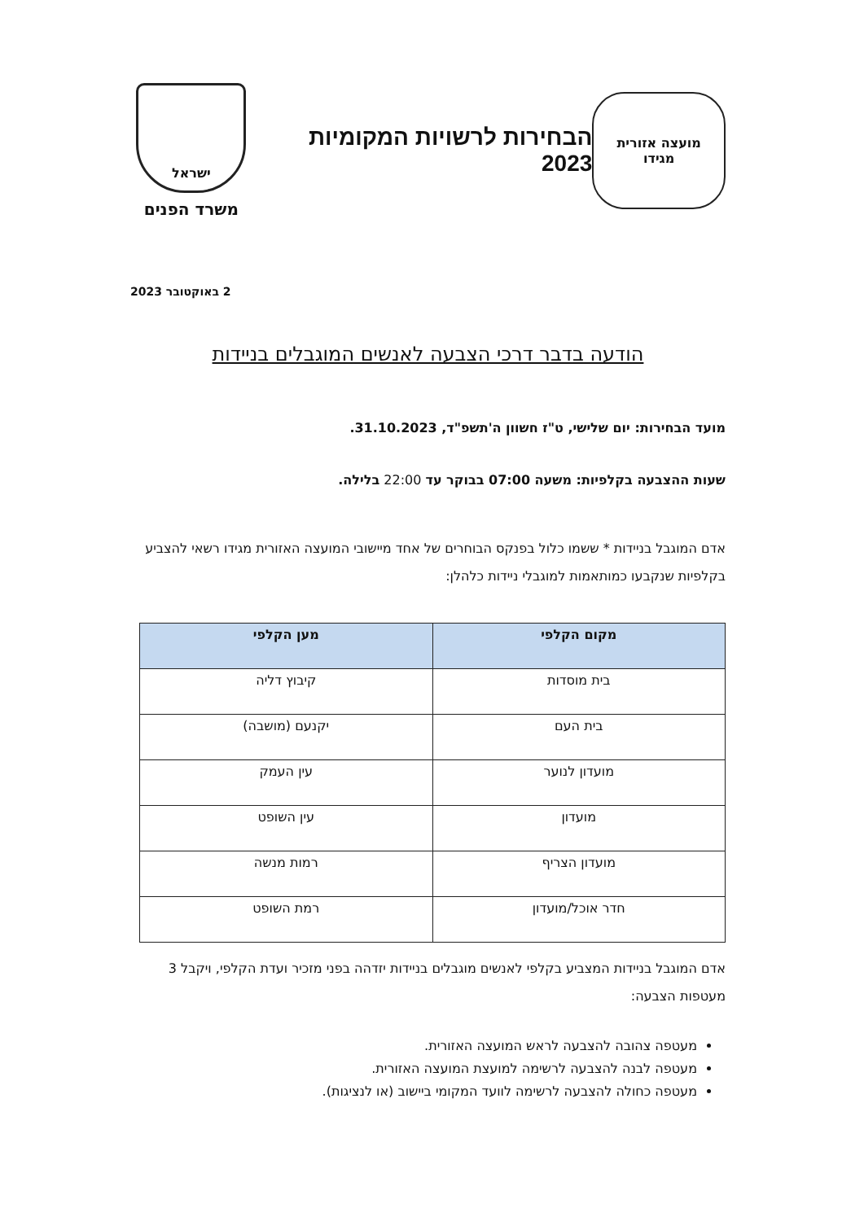מועצה אזורית
מגידו
הבחירות לרשויות המקומיות 2023
ישראל
משרד הפנים
2 באוקטובר 2023
הודעה בדבר דרכי הצבעה לאנשים המוגבלים בניידות
מועד הבחירות: יום שלישי, ט"ז חשוון ה'תשפ"ד, 31.10.2023.
שעות ההצבעה בקלפיות: משעה 07:00 בבוקר עד 22:00 בלילה.
אדם המוגבל בניידות * ששמו כלול בפנקס הבוחרים של אחד מיישובי המועצה האזורית מגידו רשאי להצביע בקלפיות שנקבעו כמותאמות למוגבלי ניידות כלהלן:
| מקום הקלפי | מען הקלפי |
| --- | --- |
| בית מוסדות | קיבוץ דליה |
| בית העם | יקנעם (מושבה) |
| מועדון לנוער | עין העמק |
| מועדון | עין השופט |
| מועדון הצריף | רמות מנשה |
| חדר אוכל/מועדון | רמת השופט |
אדם המוגבל בניידות המצביע בקלפי לאנשים מוגבלים בניידות יזדהה בפני מזכיר ועדת הקלפי, ויקבל 3 מעטפות הצבעה:
מעטפה צהובה להצבעה לראש המועצה האזורית.
מעטפה לבנה להצבעה לרשימה למועצת המועצה האזורית.
מעטפה כחולה להצבעה לרשימה לוועד המקומי ביישוב (או לנציגות).